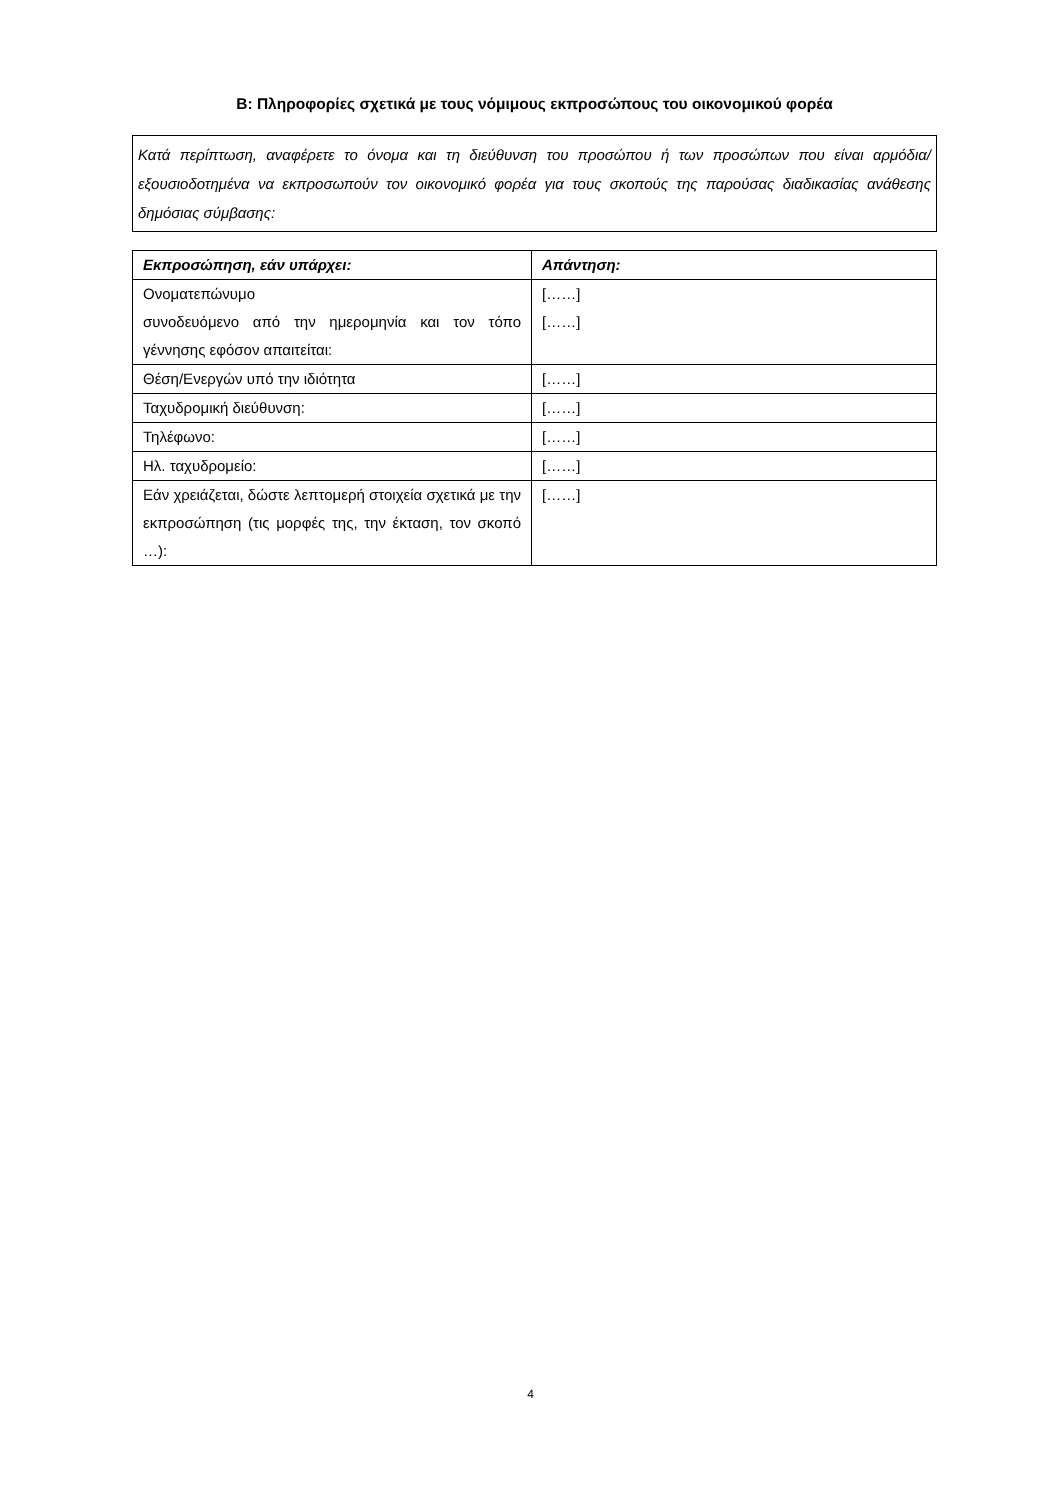Β: Πληροφορίες σχετικά με τους νόμιμους εκπροσώπους του οικονομικού φορέα
Κατά περίπτωση, αναφέρετε το όνομα και τη διεύθυνση του προσώπου ή των προσώπων που είναι αρμόδια/εξουσιοδοτημένα να εκπροσωπούν τον οικονομικό φορέα για τους σκοπούς της παρούσας διαδικασίας ανάθεσης δημόσιας σύμβασης:
| Εκπροσώπηση, εάν υπάρχει: | Απάντηση: |
| --- | --- |
| Ονοματεπώνυμο συνοδευόμενο από την ημερομηνία και τον τόπο γέννησης εφόσον απαιτείται: | [……] [……] |
| Θέση/Ενεργών υπό την ιδιότητα | [……] |
| Ταχυδρομική διεύθυνση: | [……] |
| Τηλέφωνο: | [……] |
| Ηλ. ταχυδρομείο: | [……] |
| Εάν χρειάζεται, δώστε λεπτομερή στοιχεία σχετικά με την εκπροσώπηση (τις μορφές της, την έκταση, τον σκοπό …): | [……] |
4